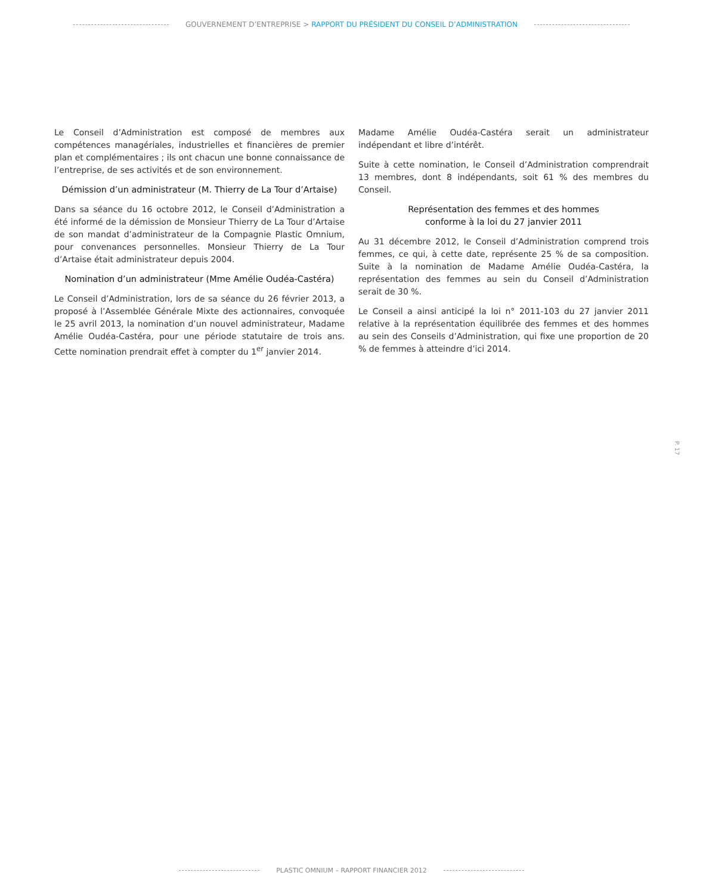GOUVERNEMENT D’ENTREPRISE > RAPPORT DU PRÉSIDENT DU CONSEIL D’ADMINISTRATION
Le Conseil d’Administration est composé de membres aux compétences managériales, industrielles et financières de premier plan et complémentaires ; ils ont chacun une bonne connaissance de l’entreprise, de ses activités et de son environnement.
Démission d’un administrateur (M. Thierry de La Tour d’Artaise)
Dans sa séance du 16 octobre 2012, le Conseil d’Administration a été informé de la démission de Monsieur Thierry de La Tour d’Artaise de son mandat d’administrateur de la Compagnie Plastic Omnium, pour convenances personnelles. Monsieur Thierry de La Tour d’Artaise était administrateur depuis 2004.
Nomination d’un administrateur (Mme Amélie Oudéa-Castéra)
Le Conseil d’Administration, lors de sa séance du 26 février 2013, a proposé à l’Assemblée Générale Mixte des actionnaires, convoquée le 25 avril 2013, la nomination d’un nouvel administrateur, Madame Amélie Oudéa-Castéra, pour une période statutaire de trois ans. Cette nomination prendrait effet à compter du 1<sup>er</sup> janvier 2014.
Madame Amélie Oudéa-Castéra serait un administrateur indépendant et libre d’intérêt.
Suite à cette nomination, le Conseil d’Administration comprendrait 13 membres, dont 8 indépendants, soit 61 % des membres du Conseil.
Représentation des femmes et des hommes
conforme à la loi du 27 janvier 2011
Au 31 décembre 2012, le Conseil d’Administration comprend trois femmes, ce qui, à cette date, représente 25 % de sa composition. Suite à la nomination de Madame Amélie Oudéa-Castéra, la représentation des femmes au sein du Conseil d’Administration serait de 30 %.
Le Conseil a ainsi anticipé la loi n° 2011-103 du 27 janvier 2011 relative à la représentation équilibrée des femmes et des hommes au sein des Conseils d’Administration, qui fixe une proportion de 20 % de femmes à atteindre d’ici 2014.
P. 17
PLASTIC OMNIUM – RAPPORT FINANCIER 2012